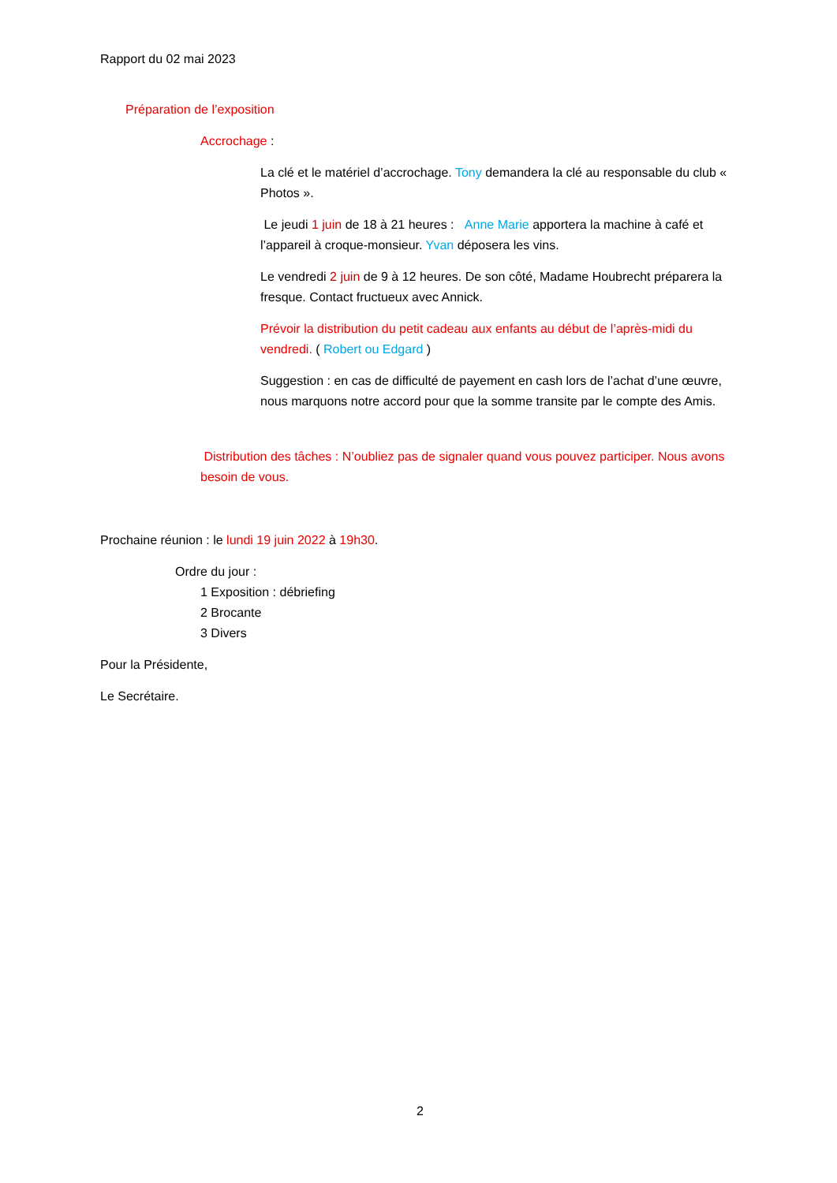Rapport du 02 mai 2023
Préparation de l’exposition
Accrochage :
La clé et le matériel d’accrochage. Tony demandera la clé au responsable du club « Photos ».
Le jeudi 1 juin de 18 à 21 heures : Anne Marie apportera la machine à café et l’appareil à croque-monsieur. Yvan déposera les vins.
Le vendredi 2 juin de 9 à 12 heures. De son côté, Madame Houbrecht préparera la fresque. Contact fructueux avec Annick.
Prévoir la distribution du petit cadeau aux enfants au début de l’après-midi du vendredi. ( Robert ou Edgard )
Suggestion : en cas de difficulté de payement en cash lors de l’achat d’une œuvre, nous marquons notre accord pour que la somme transite par le compte des Amis.
Distribution des tâches : N’oubliez pas de signaler quand vous pouvez participer. Nous avons besoin de vous.
Prochaine réunion : le lundi 19 juin 2022 à 19h30.
Ordre du jour :
1 Exposition : débriefing
2 Brocante
3 Divers
Pour la Présidente,
Le Secrétaire.
2